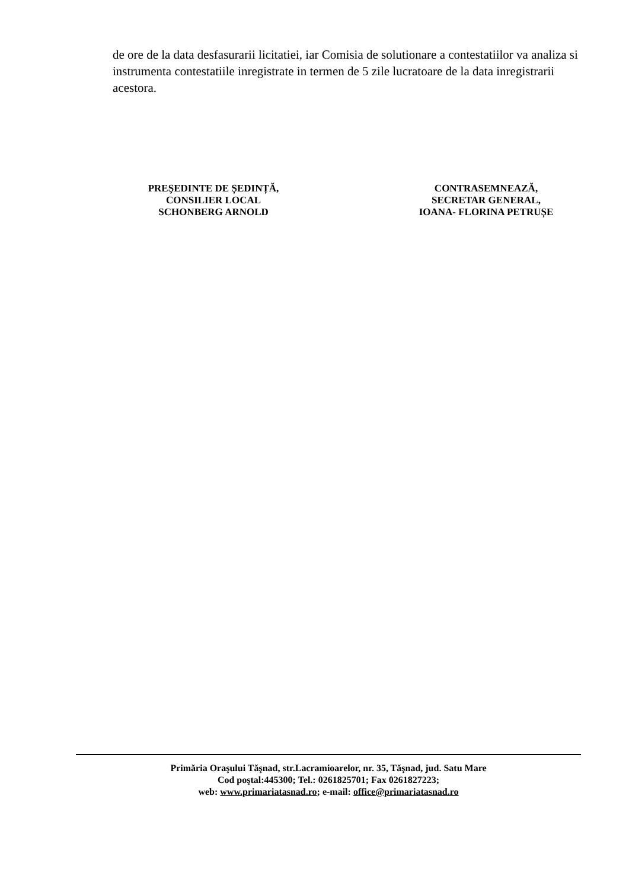de ore de la data desfasurarii licitatiei, iar Comisia de solutionare a contestatiilor va analiza si instrumenta contestatiile inregistrate in termen de 5 zile lucratoare de la data inregistrarii acestora.
PREŞEDINTE DE ȘEDINȚĂ,
CONSILIER LOCAL
SCHONBERG ARNOLD
CONTRASEMNEAZĂ,
SECRETAR GENERAL,
IOANA- FLORINA PETRUȘE
Primăria Oraşului Tăşnad, str.Lacramioarelor, nr. 35, Tăşnad, jud. Satu Mare
Cod poştal:445300; Tel.: 0261825701; Fax 0261827223;
web: www.primariatasnad.ro; e-mail: office@primariatasnad.ro